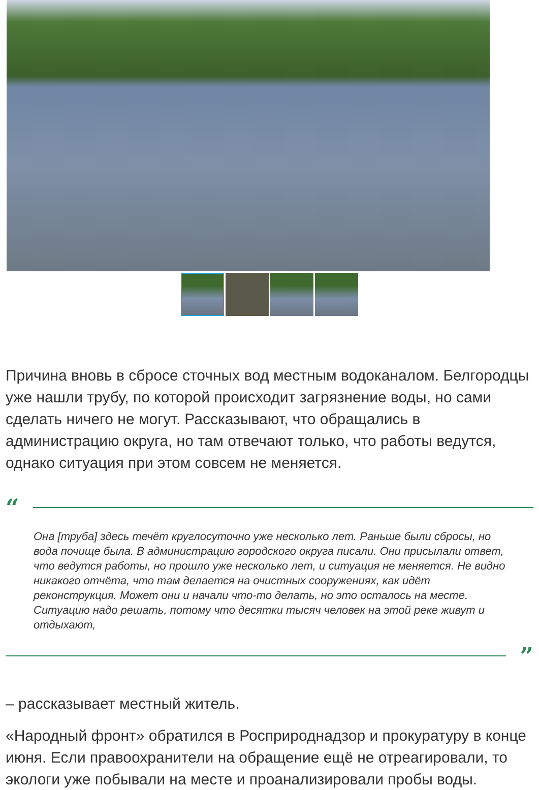Причина вновь в сбросе сточных вод местным водоканалом. Белгородцы уже нашли трубу, по которой происходит загрязнение воды, но сами сделать ничего не могут. Рассказывают, что обращались в администрацию округа, но там отвечают только, что работы ведутся, однако ситуация при этом совсем не меняется.
“
Она [труба] здесь течёт круглосуточно уже несколько лет. Раньше были сбросы, но вода почище была. В администрацию городского округа писали. Они присылали ответ, что ведутся работы, но прошло уже несколько лет, и ситуация не меняется. Не видно никакого отчёта, что там делается на очистных сооружениях, как идёт реконструкция. Может они и начали что-то делать, но это осталось на месте. Ситуацию надо решать, потому что десятки тысяч человек на этой реке живут и отдыхают,
”
– рассказывает местный житель.
«Народный фронт» обратился в Росприроднадзор и прокуратуру в конце июня. Если правоохранители на обращение ещё не отреагировали, то экологи уже побывали на месте и проанализировали пробы воды.